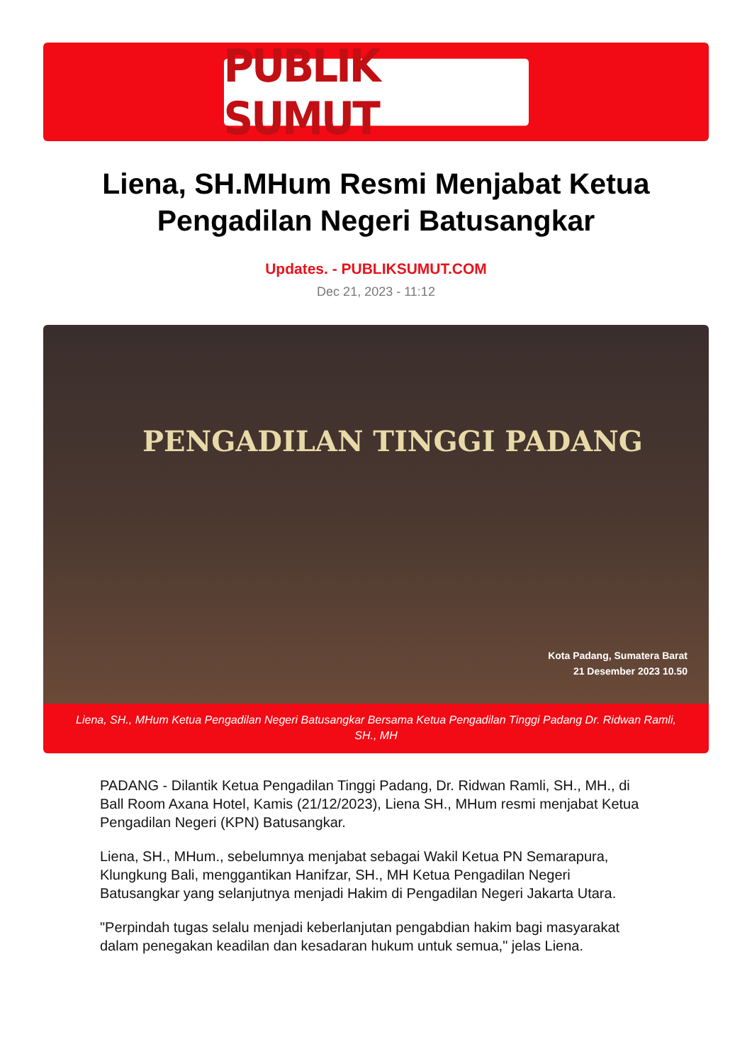PUBLIK SUMUT
Liena, SH.MHum Resmi Menjabat Ketua Pengadilan Negeri Batusangkar
Updates. - PUBLIKSUMUT.COM
Dec 21, 2023 - 11:12
PENGADILAN TINGGI PADANG
Kota Padang, Sumatera Barat
21 Desember 2023 10.50
Liena, SH., MHum Ketua Pengadilan Negeri Batusangkar Bersama Ketua Pengadilan Tinggi Padang Dr. Ridwan Ramli, SH., MH
PADANG - Dilantik Ketua Pengadilan Tinggi Padang, Dr. Ridwan Ramli, SH., MH., di Ball Room Axana Hotel, Kamis (21/12/2023), Liena SH., MHum resmi menjabat Ketua Pengadilan Negeri (KPN) Batusangkar.
Liena, SH., MHum., sebelumnya menjabat sebagai Wakil Ketua PN Semarapura, Klungkung Bali, menggantikan Hanifzar, SH., MH Ketua Pengadilan Negeri Batusangkar yang selanjutnya menjadi Hakim di Pengadilan Negeri Jakarta Utara.
"Perpindah tugas selalu menjadi keberlanjutan pengabdian hakim bagi masyarakat dalam penegakan keadilan dan kesadaran hukum untuk semua," jelas Liena.